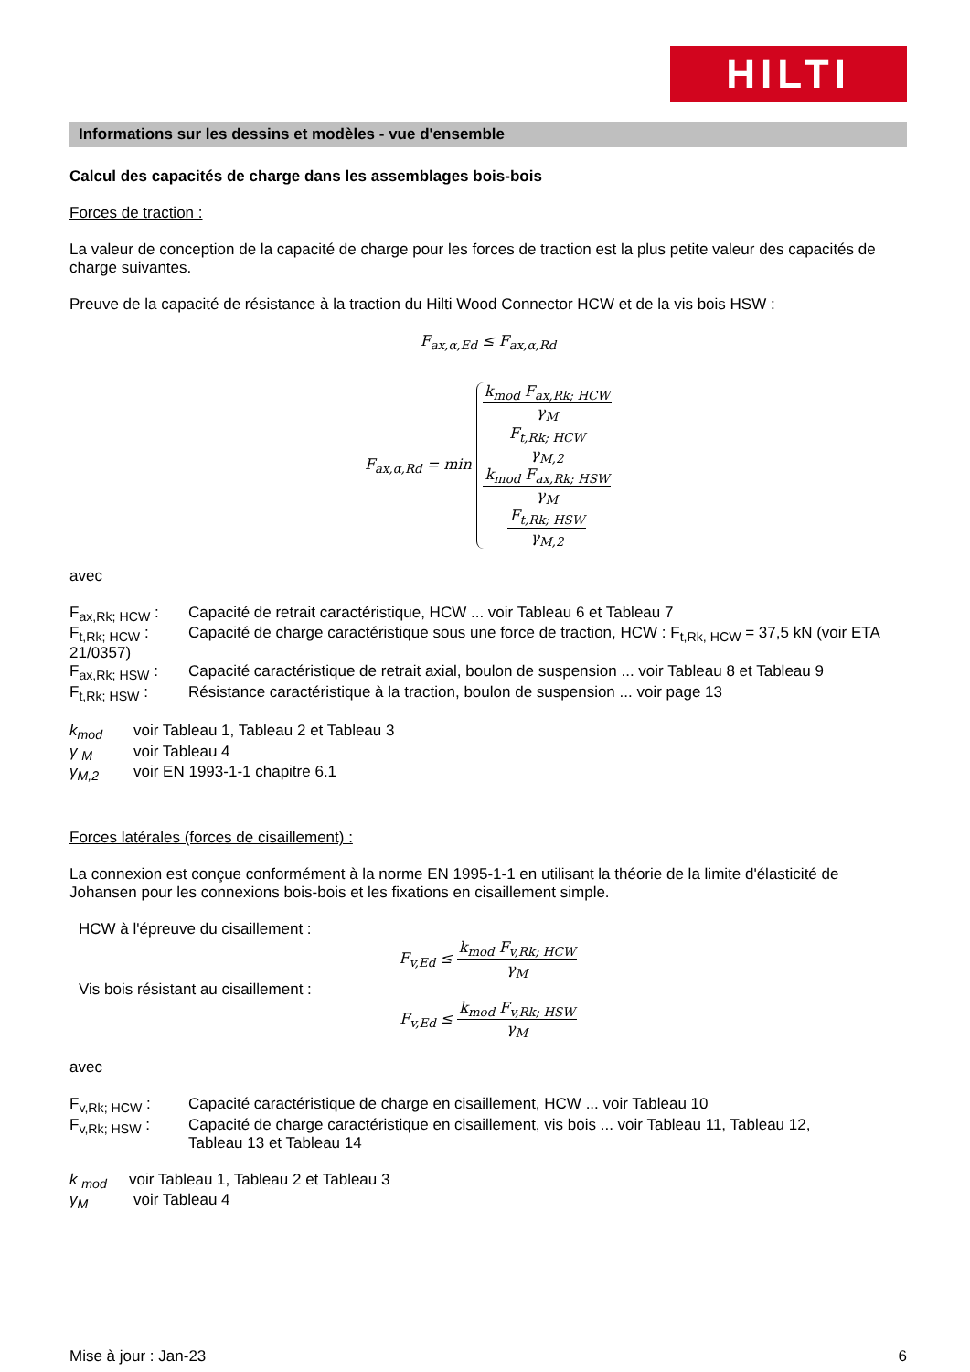HILTI
Informations sur les dessins et modèles - vue d'ensemble
Calcul des capacités de charge dans les assemblages bois-bois
Forces de traction :
La valeur de conception de la capacité de charge pour les forces de traction est la plus petite valeur des capacités de charge suivantes.
Preuve de la capacité de résistance à la traction du Hilti Wood Connector HCW et de la vis bois HSW :
F<sub>ax,α,Ed</sub> ≤ F<sub>ax,α,Rd</sub>
F<sub>ax,α,Rd</sub> = min
k<sub>mod</sub> F<sub>ax,Rk; HCW</sub> γ<sub>M</sub>
F<sub>t,Rk; HCW</sub> γ<sub>M,2</sub>
k<sub>mod</sub> F<sub>ax,Rk; HSW</sub> γ<sub>M</sub>
F<sub>t,Rk; HSW</sub> γ<sub>M,2</sub>
avec
F<sub>ax,Rk; HCW</sub> : Capacité de retrait caractéristique, HCW ... voir Tableau 6 et Tableau 7
F<sub>t,Rk; HCW</sub> : Capacité de charge caractéristique sous une force de traction, HCW : F<sub>t,Rk, HCW</sub> = 37,5 kN (voir ETA
21/0357)
F<sub>ax,Rk; HSW</sub> : Capacité caractéristique de retrait axial, boulon de suspension ... voir Tableau 8 et Tableau 9
F<sub>t,Rk; HSW</sub> : Résistance caractéristique à la traction, boulon de suspension ... voir page 13
k<sub>mod</sub> voir Tableau 1, Tableau 2 et Tableau 3
γ <sub>M</sub> voir Tableau 4
γ<sub>M,2</sub> voir EN 1993-1-1 chapitre 6.1
Forces latérales (forces de cisaillement) :
La connexion est conçue conformément à la norme EN 1995-1-1 en utilisant la théorie de la limite d'élasticité de Johansen pour les connexions bois-bois et les fixations en cisaillement simple.
HCW à l'épreuve du cisaillement :
F<sub>v,Ed</sub> ≤
k<sub>mod</sub> F<sub>v,Rk; HCW</sub> γ<sub>M</sub>
Vis bois résistant au cisaillement :
F<sub>v,Ed</sub> ≤
k<sub>mod</sub> F<sub>v,Rk; HSW</sub> γ<sub>M</sub>
avec
F<sub>v,Rk; HCW</sub> : Capacité caractéristique de charge en cisaillement, HCW ... voir Tableau 10
F<sub>v,Rk; HSW</sub> : Capacité de charge caractéristique en cisaillement, vis bois ... voir Tableau 11, Tableau 12,
Tableau 13 et Tableau 14
k <sub>mod</sub> voir Tableau 1, Tableau 2 et Tableau 3
γ<sub>M</sub> voir Tableau 4
Mise à jour : Jan-23 6